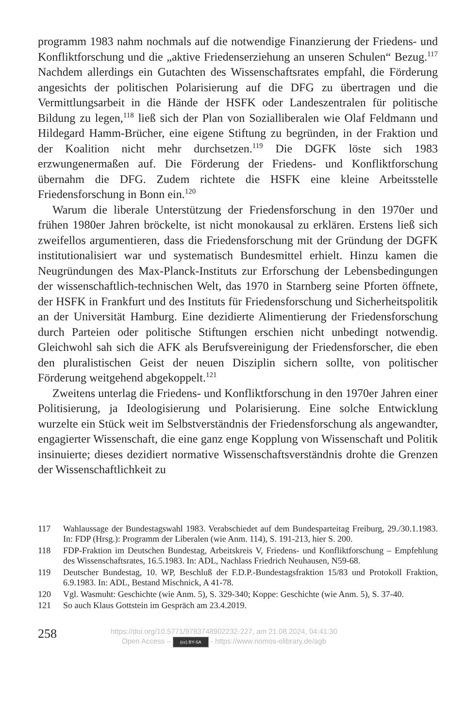programm 1983 nahm nochmals auf die notwendige Finanzierung der Frie­dens- und Konfliktforschung und die „aktive Friedenserziehung an unseren Schulen“ Bezug.<sup>117</sup> Nachdem allerdings ein Gutachten des Wissenschaftsra­tes empfahl, die Förderung angesichts der politischen Polarisierung auf die DFG zu übertragen und die Vermittlungsarbeit in die Hände der HSFK oder Landeszentralen für politische Bildung zu legen,<sup>118</sup> ließ sich der Plan von Sozialliberalen wie Olaf Feldmann und Hildegard Hamm-Brücher, eine eige­ne Stiftung zu begründen, in der Fraktion und der Koalition nicht mehr durchsetzen.<sup>119</sup> Die DGFK löste sich 1983 erzwungenermaßen auf. Die För­derung der Friedens- und Konfliktforschung übernahm die DFG. Zudem richtete die HSFK eine kleine Arbeitsstelle Friedensforschung in Bonn ein.<sup>120</sup>
Warum die liberale Unterstützung der Friedensforschung in den 1970er und frühen 1980er Jahren bröckelte, ist nicht monokausal zu erklären. Ers­tens ließ sich zweifellos argumentieren, dass die Friedensforschung mit der Gründung der DGFK institutionalisiert war und systematisch Bundesmittel erhielt. Hinzu kamen die Neugründungen des Max-Planck-Instituts zur Er­forschung der Lebensbedingungen der wissenschaftlich-technischen Welt, das 1970 in Starnberg seine Pforten öffnete, der HSFK in Frankfurt und des Instituts für Friedensforschung und Sicherheitspolitik an der Universität Hamburg. Eine dezidierte Alimentierung der Friedensforschung durch Par­teien oder politische Stiftungen erschien nicht unbedingt notwendig. Gleich­wohl sah sich die AFK als Berufsvereinigung der Friedensforscher, die eben den pluralistischen Geist der neuen Disziplin sichern sollte, von politischer Förderung weitgehend abgekoppelt.<sup>121</sup>
Zweitens unterlag die Friedens- und Konfliktforschung in den 1970er Jah­ren einer Politisierung, ja Ideologisierung und Polarisierung. Eine solche Entwicklung wurzelte ein Stück weit im Selbstverständnis der Friedensfor­schung als angewandter, engagierter Wissenschaft, die eine ganz enge Kopp­lung von Wissenschaft und Politik insinuierte; dieses dezidiert normative Wissenschaftsverständnis drohte die Grenzen der Wissenschaftlichkeit zu
117 Wahlaussage der Bundestagswahl 1983. Verabschiedet auf dem Bundesparteitag Freiburg, 29./30.1.1983. In: FDP (Hrsg.): Programm der Liberalen (wie Anm. 114), S. 191-213, hier S. 200.
118 FDP-Fraktion im Deutschen Bundestag, Arbeitskreis V, Friedens- und Konfliktforschung – Empfehlung des Wissenschaftsrates, 16.5.1983. In: ADL, Nachlass Friedrich Neuhau­sen, N59-68.
119 Deutscher Bundestag, 10. WP, Beschluß der F.D.P.-Bundestagsfraktion 15/83 und Proto­koll Fraktion, 6.9.1983. In: ADL, Bestand Mischnick, A 41-78.
120 Vgl. Wasmuht: Geschichte (wie Anm. 5), S. 329-340; Koppe: Geschichte (wie Anm. 5), S. 37-40.
121 So auch Klaus Gottstein im Gespräch am 23.4.2019.
258
https://doi.org/10.5771/9783748902232-227, am 21.08.2024, 04:41:30
Open Access – (cc) BY-SA - https://www.nomos-elibrary.de/agb